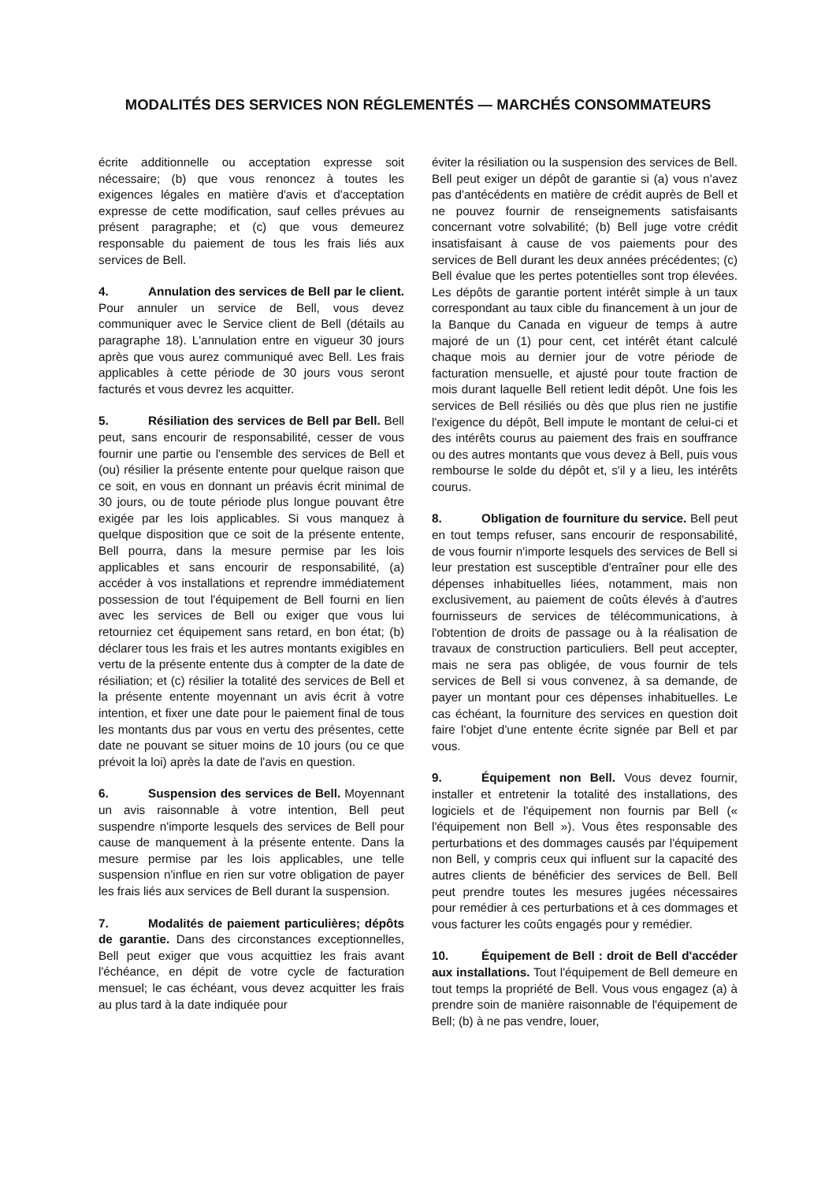MODALITÉS DES SERVICES NON RÉGLEMENTÉS — MARCHÉS CONSOMMATEURS
écrite additionnelle ou acceptation expresse soit nécessaire; (b) que vous renoncez à toutes les exigences légales en matière d'avis et d'acceptation expresse de cette modification, sauf celles prévues au présent paragraphe; et (c) que vous demeurez responsable du paiement de tous les frais liés aux services de Bell.
4. Annulation des services de Bell par le client. Pour annuler un service de Bell, vous devez communiquer avec le Service client de Bell (détails au paragraphe 18). L'annulation entre en vigueur 30 jours après que vous aurez communiqué avec Bell. Les frais applicables à cette période de 30 jours vous seront facturés et vous devrez les acquitter.
5. Résiliation des services de Bell par Bell. Bell peut, sans encourir de responsabilité, cesser de vous fournir une partie ou l'ensemble des services de Bell et (ou) résilier la présente entente pour quelque raison que ce soit, en vous en donnant un préavis écrit minimal de 30 jours, ou de toute période plus longue pouvant être exigée par les lois applicables. Si vous manquez à quelque disposition que ce soit de la présente entente, Bell pourra, dans la mesure permise par les lois applicables et sans encourir de responsabilité, (a) accéder à vos installations et reprendre immédiatement possession de tout l'équipement de Bell fourni en lien avec les services de Bell ou exiger que vous lui retourniez cet équipement sans retard, en bon état; (b) déclarer tous les frais et les autres montants exigibles en vertu de la présente entente dus à compter de la date de résiliation; et (c) résilier la totalité des services de Bell et la présente entente moyennant un avis écrit à votre intention, et fixer une date pour le paiement final de tous les montants dus par vous en vertu des présentes, cette date ne pouvant se situer moins de 10 jours (ou ce que prévoit la loi) après la date de l'avis en question.
6. Suspension des services de Bell. Moyennant un avis raisonnable à votre intention, Bell peut suspendre n'importe lesquels des services de Bell pour cause de manquement à la présente entente. Dans la mesure permise par les lois applicables, une telle suspension n'influe en rien sur votre obligation de payer les frais liés aux services de Bell durant la suspension.
7. Modalités de paiement particulières; dépôts de garantie. Dans des circonstances exceptionnelles, Bell peut exiger que vous acquittiez les frais avant l'échéance, en dépit de votre cycle de facturation mensuel; le cas échéant, vous devez acquitter les frais au plus tard à la date indiquée pour
éviter la résiliation ou la suspension des services de Bell. Bell peut exiger un dépôt de garantie si (a) vous n'avez pas d'antécédents en matière de crédit auprès de Bell et ne pouvez fournir de renseignements satisfaisants concernant votre solvabilité; (b) Bell juge votre crédit insatisfaisant à cause de vos paiements pour des services de Bell durant les deux années précédentes; (c) Bell évalue que les pertes potentielles sont trop élevées. Les dépôts de garantie portent intérêt simple à un taux correspondant au taux cible du financement à un jour de la Banque du Canada en vigueur de temps à autre majoré de un (1) pour cent, cet intérêt étant calculé chaque mois au dernier jour de votre période de facturation mensuelle, et ajusté pour toute fraction de mois durant laquelle Bell retient ledit dépôt. Une fois les services de Bell résiliés ou dès que plus rien ne justifie l'exigence du dépôt, Bell impute le montant de celui-ci et des intérêts courus au paiement des frais en souffrance ou des autres montants que vous devez à Bell, puis vous rembourse le solde du dépôt et, s'il y a lieu, les intérêts courus.
8. Obligation de fourniture du service. Bell peut en tout temps refuser, sans encourir de responsabilité, de vous fournir n'importe lesquels des services de Bell si leur prestation est susceptible d'entraîner pour elle des dépenses inhabituelles liées, notamment, mais non exclusivement, au paiement de coûts élevés à d'autres fournisseurs de services de télécommunications, à l'obtention de droits de passage ou à la réalisation de travaux de construction particuliers. Bell peut accepter, mais ne sera pas obligée, de vous fournir de tels services de Bell si vous convenez, à sa demande, de payer un montant pour ces dépenses inhabituelles. Le cas échéant, la fourniture des services en question doit faire l'objet d'une entente écrite signée par Bell et par vous.
9. Équipement non Bell. Vous devez fournir, installer et entretenir la totalité des installations, des logiciels et de l'équipement non fournis par Bell (« l'équipement non Bell »). Vous êtes responsable des perturbations et des dommages causés par l'équipement non Bell, y compris ceux qui influent sur la capacité des autres clients de bénéficier des services de Bell. Bell peut prendre toutes les mesures jugées nécessaires pour remédier à ces perturbations et à ces dommages et vous facturer les coûts engagés pour y remédier.
10. Équipement de Bell : droit de Bell d'accéder aux installations. Tout l'équipement de Bell demeure en tout temps la propriété de Bell. Vous vous engagez (a) à prendre soin de manière raisonnable de l'équipement de Bell; (b) à ne pas vendre, louer,